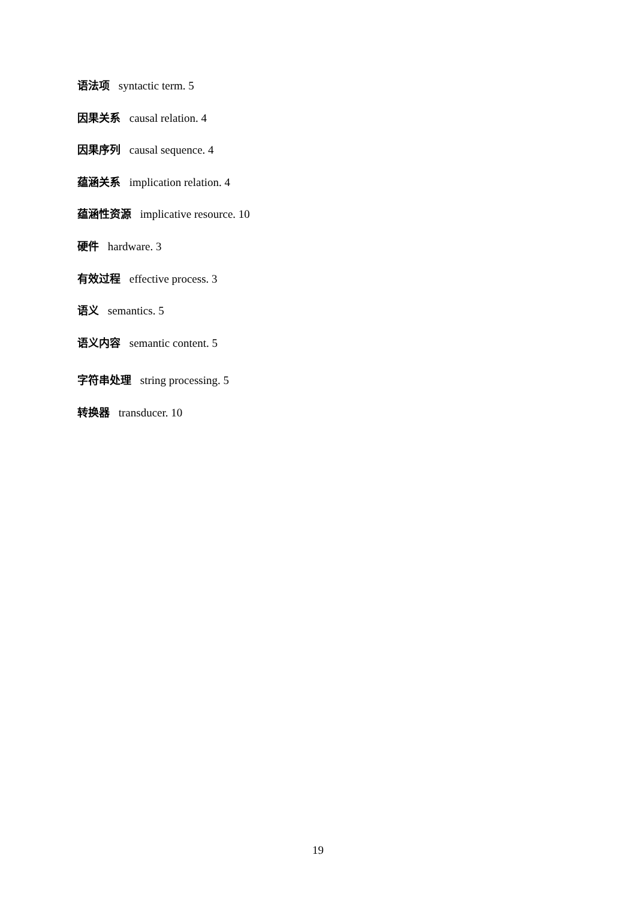语法项 syntactic term. 5
因果关系 causal relation. 4
因果序列 causal sequence. 4
蕴涵关系 implication relation. 4
蕴涵性资源 implicative resource. 10
硬件 hardware. 3
有效过程 effective process. 3
语义 semantics. 5
语义内容 semantic content. 5
字符串处理 string processing. 5
转换器 transducer. 10
19